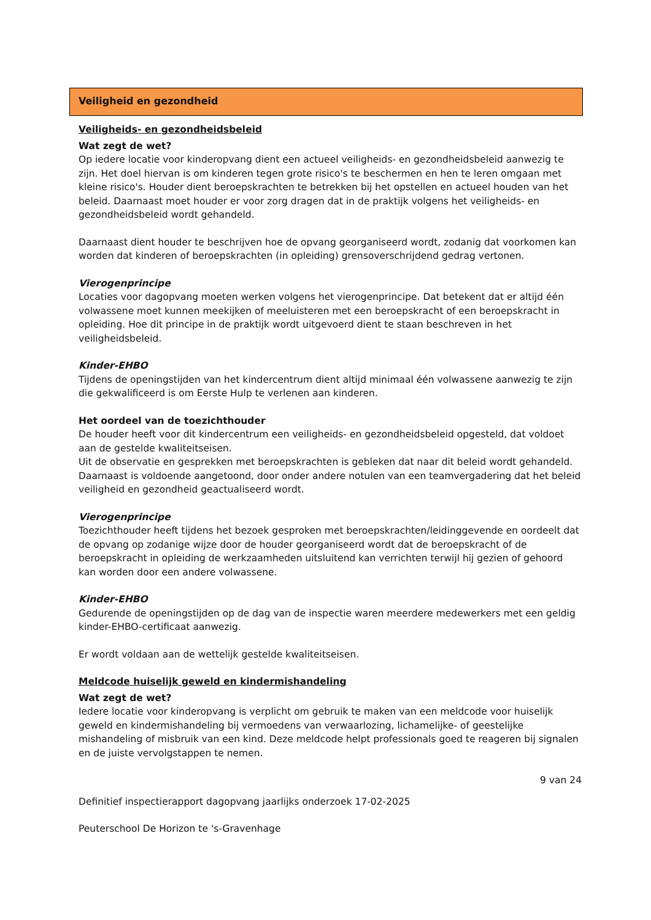Veiligheid en gezondheid
Veiligheids- en gezondheidsbeleid
Wat zegt de wet?
Op iedere locatie voor kinderopvang dient een actueel veiligheids- en gezondheidsbeleid aanwezig te zijn. Het doel hiervan is om kinderen tegen grote risico's te beschermen en hen te leren omgaan met kleine risico's. Houder dient beroepskrachten te betrekken bij het opstellen en actueel houden van het beleid. Daarnaast moet houder er voor zorg dragen dat in de praktijk volgens het veiligheids- en gezondheidsbeleid wordt gehandeld.
Daarnaast dient houder te beschrijven hoe de opvang georganiseerd wordt, zodanig dat voorkomen kan worden dat kinderen of beroepskrachten (in opleiding) grensoverschrijdend gedrag vertonen.
Vierogenprincipe
Locaties voor dagopvang moeten werken volgens het vierogenprincipe. Dat betekent dat er altijd één volwassene moet kunnen meekijken of meeluisteren met een beroepskracht of een beroepskracht in opleiding. Hoe dit principe in de praktijk wordt uitgevoerd dient te staan beschreven in het veiligheidsbeleid.
Kinder-EHBO
Tijdens de openingstijden van het kindercentrum dient altijd minimaal één volwassene aanwezig te zijn die gekwalificeerd is om Eerste Hulp te verlenen aan kinderen.
Het oordeel van de toezichthouder
De houder heeft voor dit kindercentrum een veiligheids- en gezondheidsbeleid opgesteld, dat voldoet aan de gestelde kwaliteitseisen.
Uit de observatie en gesprekken met beroepskrachten is gebleken dat naar dit beleid wordt gehandeld. Daarnaast is voldoende aangetoond, door onder andere notulen van een teamvergadering dat het beleid veiligheid en gezondheid geactualiseerd wordt.
Vierogenprincipe
Toezichthouder heeft tijdens het bezoek gesproken met beroepskrachten/leidinggevende en oordeelt dat de opvang op zodanige wijze door de houder georganiseerd wordt dat de beroepskracht of de beroepskracht in opleiding de werkzaamheden uitsluitend kan verrichten terwijl hij gezien of gehoord kan worden door een andere volwassene.
Kinder-EHBO
Gedurende de openingstijden op de dag van de inspectie waren meerdere medewerkers met een geldig kinder-EHBO-certificaat aanwezig.
Er wordt voldaan aan de wettelijk gestelde kwaliteitseisen.
Meldcode huiselijk geweld en kindermishandeling
Wat zegt de wet?
Iedere locatie voor kinderopvang is verplicht om gebruik te maken van een meldcode voor huiselijk geweld en kindermishandeling bij vermoedens van verwaarlozing, lichamelijke- of geestelijke mishandeling of misbruik van een kind. Deze meldcode helpt professionals goed te reageren bij signalen en de juiste vervolgstappen te nemen.
9 van 24
Definitief inspectierapport dagopvang jaarlijks onderzoek 17-02-2025
Peuterschool De Horizon te 's-Gravenhage